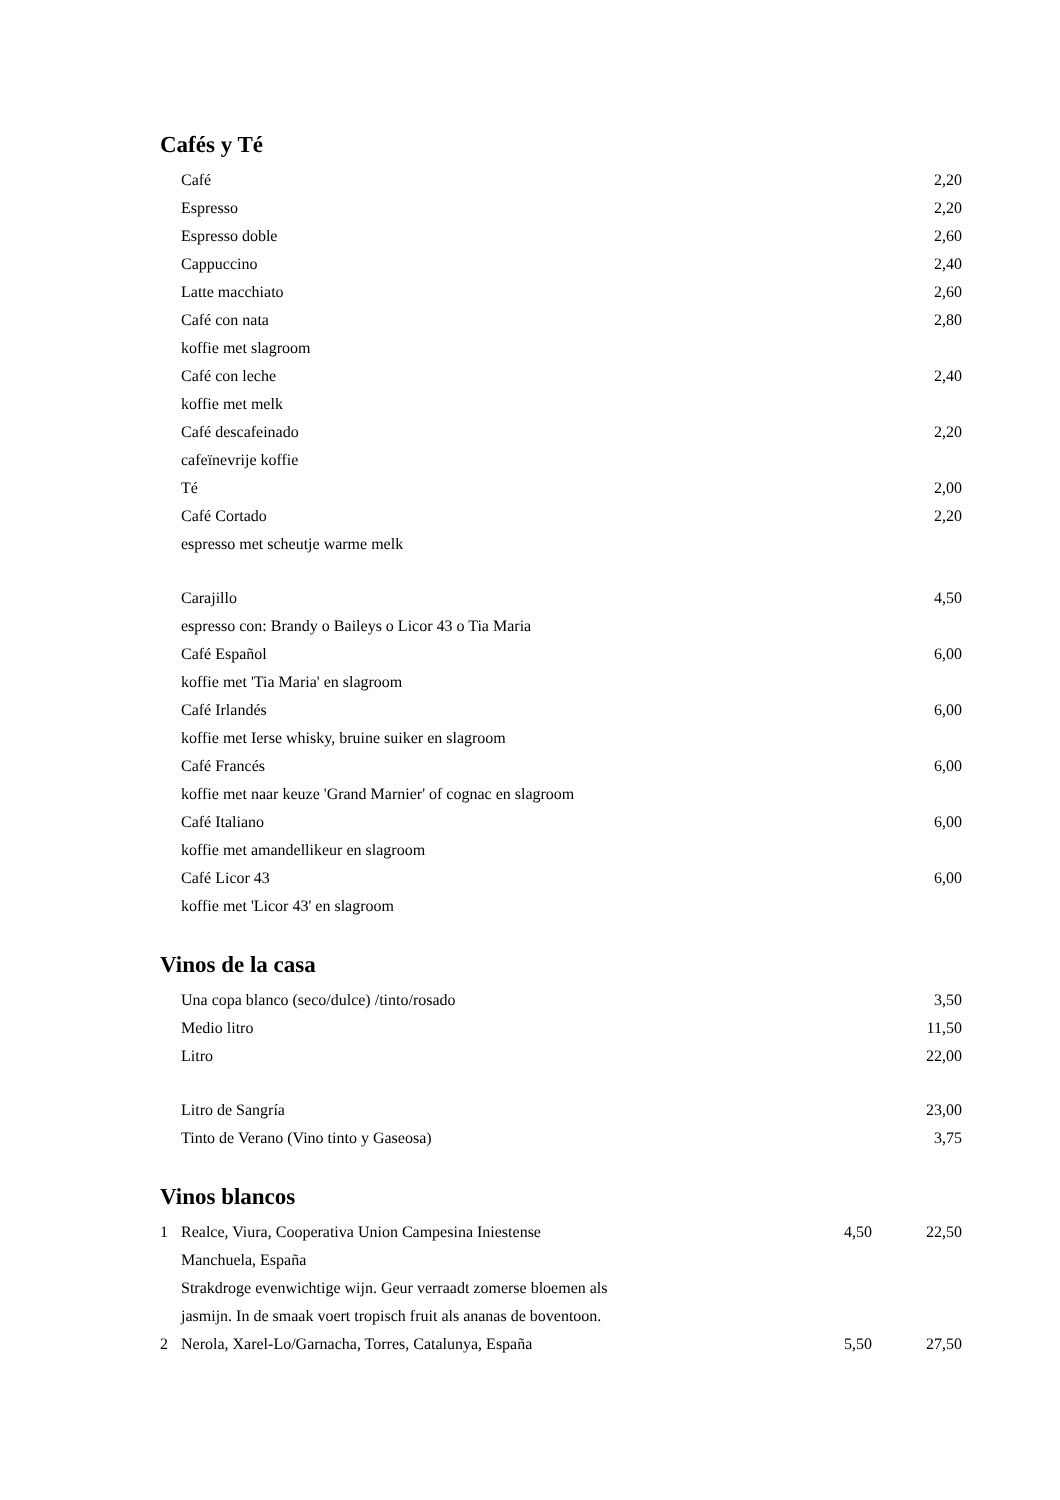Cafés y Té
| | Café | 2,20 |
| | Espresso | 2,20 |
| | Espresso doble | 2,60 |
| | Cappuccino | 2,40 |
| | Latte macchiato | 2,60 |
| | Café con nata | 2,80 |
| | koffie met slagroom | |
| | Café con leche | 2,40 |
| | koffie met melk | |
| | Café descafeinado | 2,20 |
| | cafeïnevrije koffie | |
| | Té | 2,00 |
| | Café Cortado | 2,20 |
| | espresso met scheutje warme melk | |
| | Carajillo | 4,50 |
| | espresso con: Brandy o Baileys o Licor 43 o Tia Maria | |
| | Café Español | 6,00 |
| | koffie met 'Tia Maria' en slagroom | |
| | Café Irlandés | 6,00 |
| | koffie met Ierse whisky, bruine suiker en slagroom | |
| | Café Francés | 6,00 |
| | koffie met naar keuze 'Grand Marnier' of cognac en slagroom | |
| | Café Italiano | 6,00 |
| | koffie met amandellikeur en slagroom | |
| | Café Licor 43 | 6,00 |
| | koffie met 'Licor 43' en slagroom | |
Vinos de la casa
| | Una copa blanco (seco/dulce) /tinto/rosado | 3,50 |
| | Medio litro | 11,50 |
| | Litro | 22,00 |
| | Litro de Sangría | 23,00 |
| | Tinto de Verano (Vino tinto y Gaseosa) | 3,75 |
Vinos blancos
| 1 | Realce, Viura, Cooperativa Union Campesina Iniestense | 4,50 | 22,50 |
| | Manchuela, España | | |
| | Strakdroge evenwichtige wijn. Geur verraadt zomerse bloemen als | | |
| | jasmijn. In de smaak voert tropisch fruit als ananas de boventoon. | | |
| 2 | Nerola, Xarel-Lo/Garnacha, Torres, Catalunya, España | 5,50 | 27,50 |